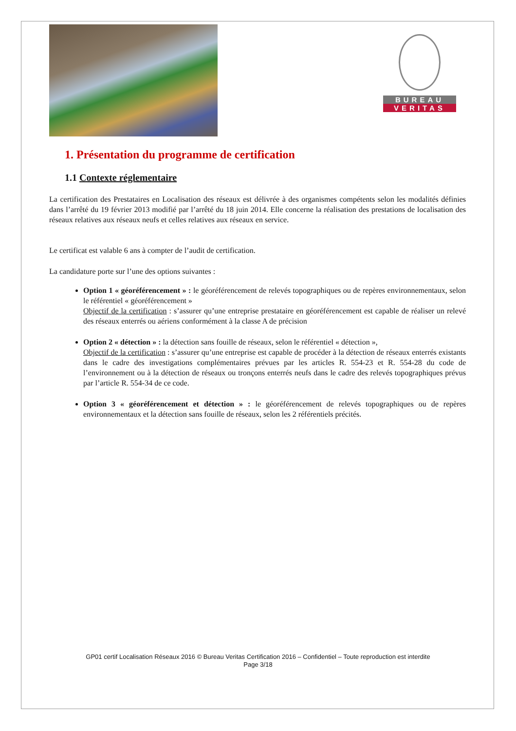BUREAU
VERITAS
1. Présentation du programme de certification
1.1 Contexte réglementaire
La certification des Prestataires en Localisation des réseaux est délivrée à des organismes compétents selon les modalités définies dans l’arrêté du 19 février 2013 modifié par l’arrêté du 18 juin 2014. Elle concerne la réalisation des prestations de localisation des réseaux relatives aux réseaux neufs et celles relatives aux réseaux en service.
Le certificat est valable 6 ans à compter de l’audit de certification.
La candidature porte sur l’une des options suivantes :
Option 1 « géoréférencement » : le géoréférencement de relevés topographiques ou de repères environnementaux, selon le référentiel « géoréférencement »
Objectif de la certification : s’assurer qu’une entreprise prestataire en géoréférencement est capable de réaliser un relevé des réseaux enterrés ou aériens conformément à la classe A de précision
Option 2 « détection » : la détection sans fouille de réseaux, selon le référentiel « détection »,
Objectif de la certification : s’assurer qu’une entreprise est capable de procéder à la détection de réseaux enterrés existants dans le cadre des investigations complémentaires prévues par les articles R. 554-23 et R. 554-28 du code de l’environnement ou à la détection de réseaux ou tronçons enterrés neufs dans le cadre des relevés topographiques prévus par l’article R. 554-34 de ce code.
Option 3 « géoréférencement et détection » : le géoréférencement de relevés topographiques ou de repères environnementaux et la détection sans fouille de réseaux, selon les 2 référentiels précités.
GP01 certif Localisation Réseaux 2016 © Bureau Veritas Certification 2016 – Confidentiel – Toute reproduction est interdite
Page 3/18